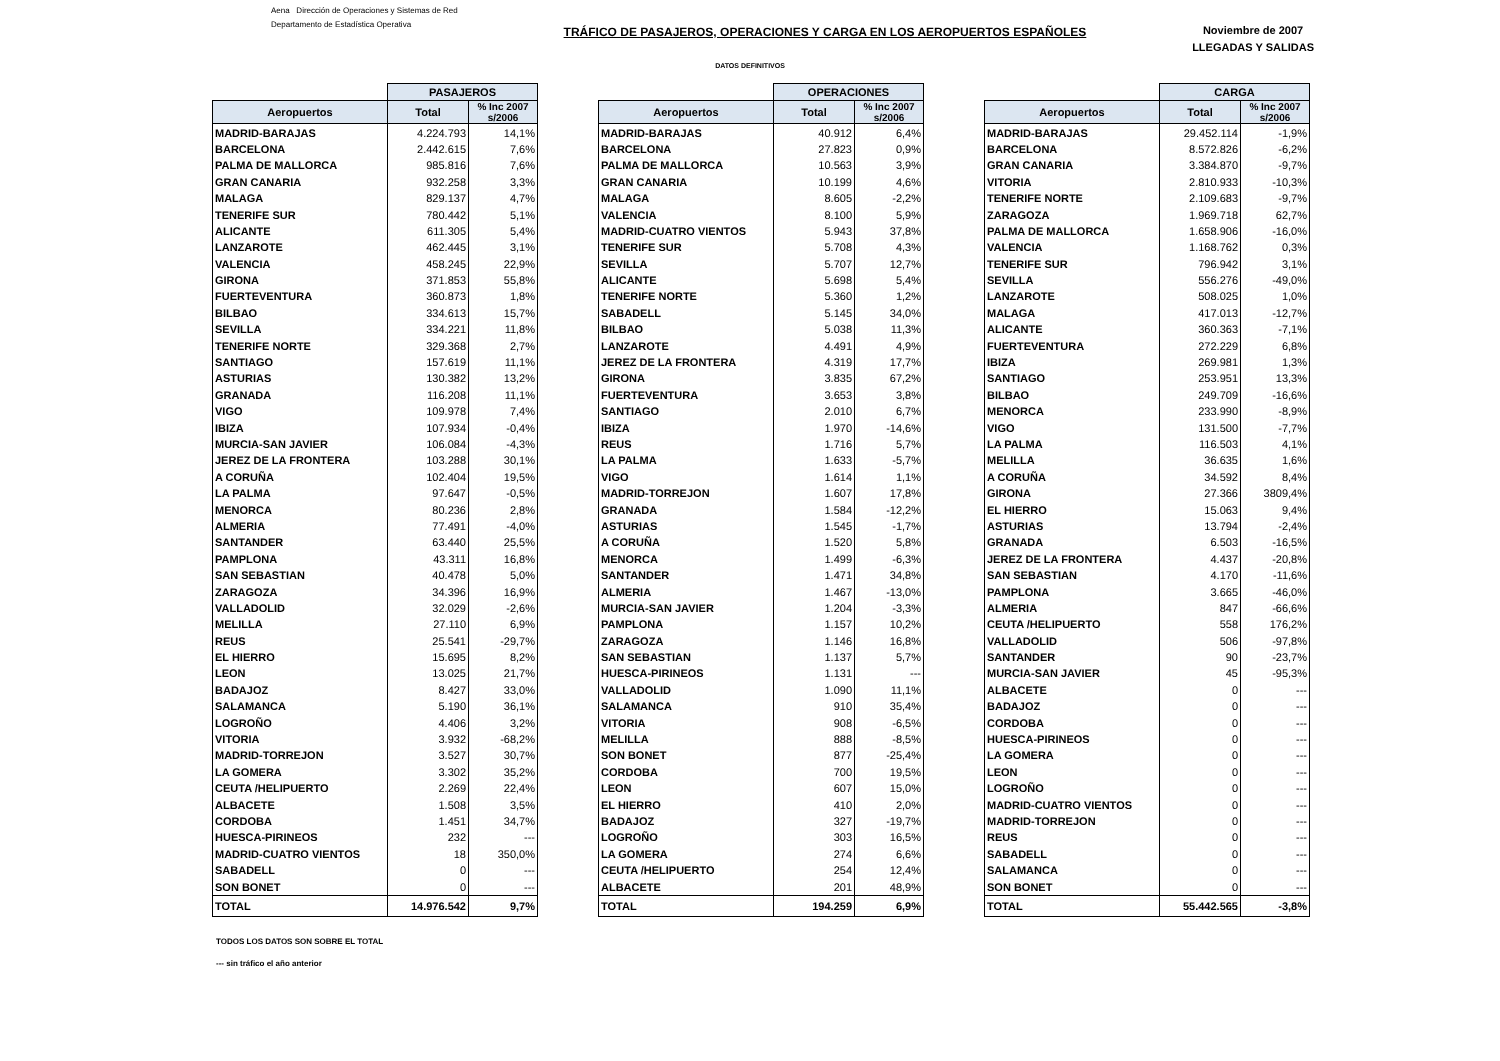Aena Dirección de Operaciones y Sistemas de Red
Departamento de Estadística Operativa
TRÁFICO DE PASAJEROS, OPERACIONES Y CARGA EN LOS AEROPUERTOS ESPAÑOLES
Noviembre de 2007
LLEGADAS Y SALIDAS
DATOS DEFINITIVOS
| | PASAJEROS | |
| Aeropuertos | Total | % Inc 2007 s/2006 |
| MADRID-BARAJAS | 4.224.793 | 14,1% |
| BARCELONA | 2.442.615 | 7,6% |
| PALMA DE MALLORCA | 985.816 | 7,6% |
| GRAN CANARIA | 932.258 | 3,3% |
| MALAGA | 829.137 | 4,7% |
| TENERIFE SUR | 780.442 | 5,1% |
| ALICANTE | 611.305 | 5,4% |
| LANZAROTE | 462.445 | 3,1% |
| VALENCIA | 458.245 | 22,9% |
| GIRONA | 371.853 | 55,8% |
| FUERTEVENTURA | 360.873 | 1,8% |
| BILBAO | 334.613 | 15,7% |
| SEVILLA | 334.221 | 11,8% |
| TENERIFE NORTE | 329.368 | 2,7% |
| SANTIAGO | 157.619 | 11,1% |
| ASTURIAS | 130.382 | 13,2% |
| GRANADA | 116.208 | 11,1% |
| VIGO | 109.978 | 7,4% |
| IBIZA | 107.934 | -0,4% |
| MURCIA-SAN JAVIER | 106.084 | -4,3% |
| JEREZ DE LA FRONTERA | 103.288 | 30,1% |
| A CORUÑA | 102.404 | 19,5% |
| LA PALMA | 97.647 | -0,5% |
| MENORCA | 80.236 | 2,8% |
| ALMERIA | 77.491 | -4,0% |
| SANTANDER | 63.440 | 25,5% |
| PAMPLONA | 43.311 | 16,8% |
| SAN SEBASTIAN | 40.478 | 5,0% |
| ZARAGOZA | 34.396 | 16,9% |
| VALLADOLID | 32.029 | -2,6% |
| MELILLA | 27.110 | 6,9% |
| REUS | 25.541 | -29,7% |
| EL HIERRO | 15.695 | 8,2% |
| LEON | 13.025 | 21,7% |
| BADAJOZ | 8.427 | 33,0% |
| SALAMANCA | 5.190 | 36,1% |
| LOGROÑO | 4.406 | 3,2% |
| VITORIA | 3.932 | -68,2% |
| MADRID-TORREJON | 3.527 | 30,7% |
| LA GOMERA | 3.302 | 35,2% |
| CEUTA /HELIPUERTO | 2.269 | 22,4% |
| ALBACETE | 1.508 | 3,5% |
| CORDOBA | 1.451 | 34,7% |
| HUESCA-PIRINEOS | 232 | --- |
| MADRID-CUATRO VIENTOS | 18 | 350,0% |
| SABADELL | 0 | --- |
| SON BONET | 0 | --- |
| TOTAL | 14.976.542 | 9,7% |
| | OPERACIONES | |
| Aeropuertos | Total | % Inc 2007 s/2006 |
| MADRID-BARAJAS | 40.912 | 6,4% |
| BARCELONA | 27.823 | 0,9% |
| PALMA DE MALLORCA | 10.563 | 3,9% |
| GRAN CANARIA | 10.199 | 4,6% |
| MALAGA | 8.605 | -2,2% |
| VALENCIA | 8.100 | 5,9% |
| MADRID-CUATRO VIENTOS | 5.943 | 37,8% |
| TENERIFE SUR | 5.708 | 4,3% |
| SEVILLA | 5.707 | 12,7% |
| ALICANTE | 5.698 | 5,4% |
| TENERIFE NORTE | 5.360 | 1,2% |
| SABADELL | 5.145 | 34,0% |
| BILBAO | 5.038 | 11,3% |
| LANZAROTE | 4.491 | 4,9% |
| JEREZ DE LA FRONTERA | 4.319 | 17,7% |
| GIRONA | 3.835 | 67,2% |
| FUERTEVENTURA | 3.653 | 3,8% |
| SANTIAGO | 2.010 | 6,7% |
| IBIZA | 1.970 | -14,6% |
| REUS | 1.716 | 5,7% |
| LA PALMA | 1.633 | -5,7% |
| VIGO | 1.614 | 1,1% |
| MADRID-TORREJON | 1.607 | 17,8% |
| GRANADA | 1.584 | -12,2% |
| ASTURIAS | 1.545 | -1,7% |
| A CORUÑA | 1.520 | 5,8% |
| MENORCA | 1.499 | -6,3% |
| SANTANDER | 1.471 | 34,8% |
| ALMERIA | 1.467 | -13,0% |
| MURCIA-SAN JAVIER | 1.204 | -3,3% |
| PAMPLONA | 1.157 | 10,2% |
| ZARAGOZA | 1.146 | 16,8% |
| SAN SEBASTIAN | 1.137 | 5,7% |
| HUESCA-PIRINEOS | 1.131 | --- |
| VALLADOLID | 1.090 | 11,1% |
| SALAMANCA | 910 | 35,4% |
| VITORIA | 908 | -6,5% |
| MELILLA | 888 | -8,5% |
| SON BONET | 877 | -25,4% |
| CORDOBA | 700 | 19,5% |
| LEON | 607 | 15,0% |
| EL HIERRO | 410 | 2,0% |
| BADAJOZ | 327 | -19,7% |
| LOGROÑO | 303 | 16,5% |
| LA GOMERA | 274 | 6,6% |
| CEUTA /HELIPUERTO | 254 | 12,4% |
| ALBACETE | 201 | 48,9% |
| TOTAL | 194.259 | 6,9% |
| | CARGA | |
| Aeropuertos | Total | % Inc 2007 s/2006 |
| MADRID-BARAJAS | 29.452.114 | -1,9% |
| BARCELONA | 8.572.826 | -6,2% |
| GRAN CANARIA | 3.384.870 | -9,7% |
| VITORIA | 2.810.933 | -10,3% |
| TENERIFE NORTE | 2.109.683 | -9,7% |
| ZARAGOZA | 1.969.718 | 62,7% |
| PALMA DE MALLORCA | 1.658.906 | -16,0% |
| VALENCIA | 1.168.762 | 0,3% |
| TENERIFE SUR | 796.942 | 3,1% |
| SEVILLA | 556.276 | -49,0% |
| LANZAROTE | 508.025 | 1,0% |
| MALAGA | 417.013 | -12,7% |
| ALICANTE | 360.363 | -7,1% |
| FUERTEVENTURA | 272.229 | 6,8% |
| IBIZA | 269.981 | 1,3% |
| SANTIAGO | 253.951 | 13,3% |
| BILBAO | 249.709 | -16,6% |
| MENORCA | 233.990 | -8,9% |
| VIGO | 131.500 | -7,7% |
| LA PALMA | 116.503 | 4,1% |
| MELILLA | 36.635 | 1,6% |
| A CORUÑA | 34.592 | 8,4% |
| GIRONA | 27.366 | 3809,4% |
| EL HIERRO | 15.063 | 9,4% |
| ASTURIAS | 13.794 | -2,4% |
| GRANADA | 6.503 | -16,5% |
| JEREZ DE LA FRONTERA | 4.437 | -20,8% |
| SAN SEBASTIAN | 4.170 | -11,6% |
| PAMPLONA | 3.665 | -46,0% |
| ALMERIA | 847 | -66,6% |
| CEUTA /HELIPUERTO | 558 | 176,2% |
| VALLADOLID | 506 | -97,8% |
| SANTANDER | 90 | -23,7% |
| MURCIA-SAN JAVIER | 45 | -95,3% |
| ALBACETE | 0 | --- |
| BADAJOZ | 0 | --- |
| CORDOBA | 0 | --- |
| HUESCA-PIRINEOS | 0 | --- |
| LA GOMERA | 0 | --- |
| LEON | 0 | --- |
| LOGROÑO | 0 | --- |
| MADRID-CUATRO VIENTOS | 0 | --- |
| MADRID-TORREJON | 0 | --- |
| REUS | 0 | --- |
| SABADELL | 0 | --- |
| SALAMANCA | 0 | --- |
| SON BONET | 0 | --- |
| TOTAL | 55.442.565 | -3,8% |
TODOS LOS DATOS SON SOBRE EL TOTAL
--- sin tráfico el año anterior